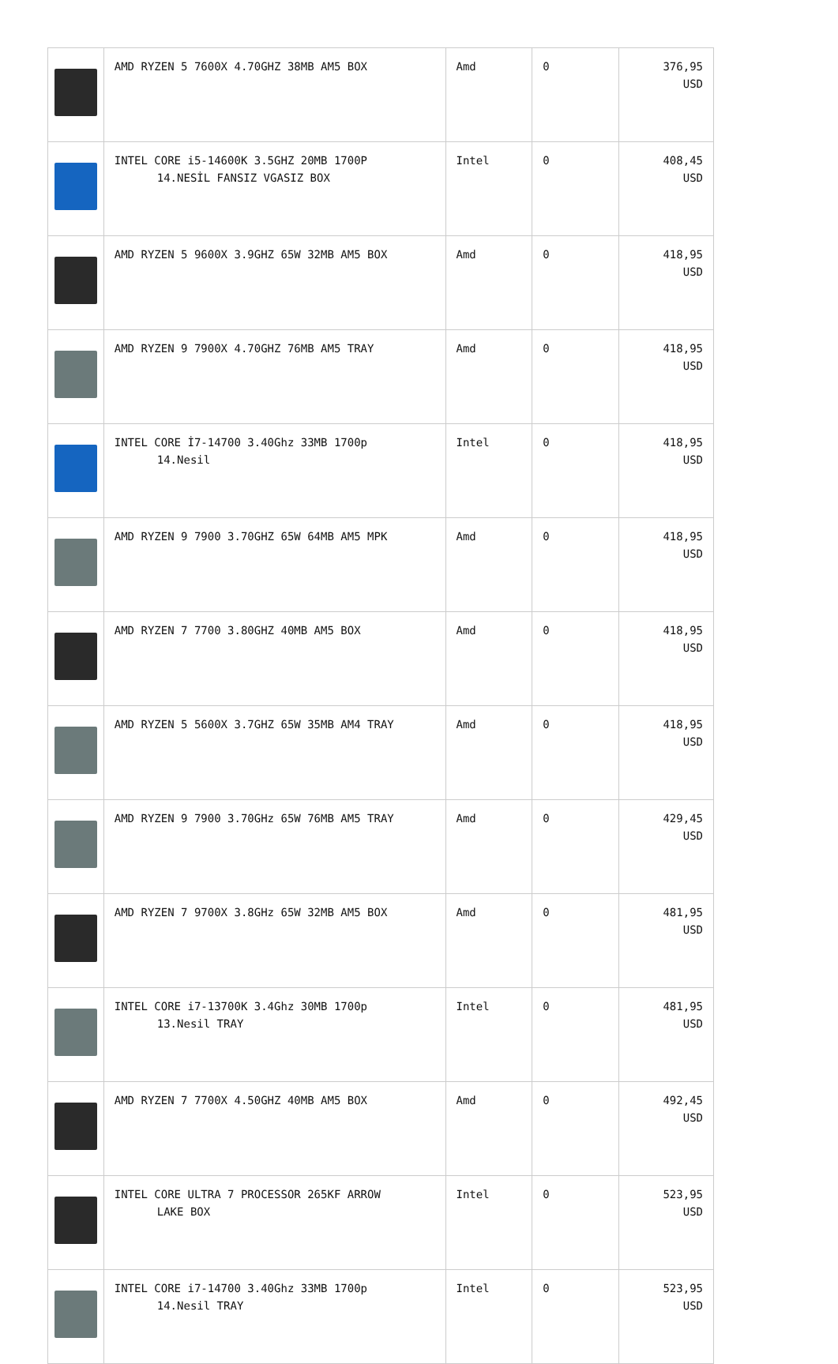| | AMD RYZEN 5 7600X 4.70GHZ 38MB AM5 BOX | Amd | 0 | 376,95 USD |
| | INTEL CORE i5-14600K 3.5GHZ 20MB 1700P 14.NESİL FANSIZ VGASIZ BOX | Intel | 0 | 408,45 USD |
| | AMD RYZEN 5 9600X 3.9GHZ 65W 32MB AM5 BOX | Amd | 0 | 418,95 USD |
| | AMD RYZEN 9 7900X 4.70GHZ 76MB AM5 TRAY | Amd | 0 | 418,95 USD |
| | INTEL CORE İ7-14700 3.40Ghz 33MB 1700p 14.Nesil | Intel | 0 | 418,95 USD |
| | AMD RYZEN 9 7900 3.70GHZ 65W 64MB AM5 MPK | Amd | 0 | 418,95 USD |
| | AMD RYZEN 7 7700 3.80GHZ 40MB AM5 BOX | Amd | 0 | 418,95 USD |
| | AMD RYZEN 5 5600X 3.7GHZ 65W 35MB AM4 TRAY | Amd | 0 | 418,95 USD |
| | AMD RYZEN 9 7900 3.70GHz 65W 76MB AM5 TRAY | Amd | 0 | 429,45 USD |
| | AMD RYZEN 7 9700X 3.8GHz 65W 32MB AM5 BOX | Amd | 0 | 481,95 USD |
| | INTEL CORE i7-13700K 3.4Ghz 30MB 1700p 13.Nesil TRAY | Intel | 0 | 481,95 USD |
| | AMD RYZEN 7 7700X 4.50GHZ 40MB AM5 BOX | Amd | 0 | 492,45 USD |
| | INTEL CORE ULTRA 7 PROCESSOR 265KF ARROW LAKE BOX | Intel | 0 | 523,95 USD |
| | INTEL CORE i7-14700 3.40Ghz 33MB 1700p 14.Nesil TRAY | Intel | 0 | 523,95 USD |